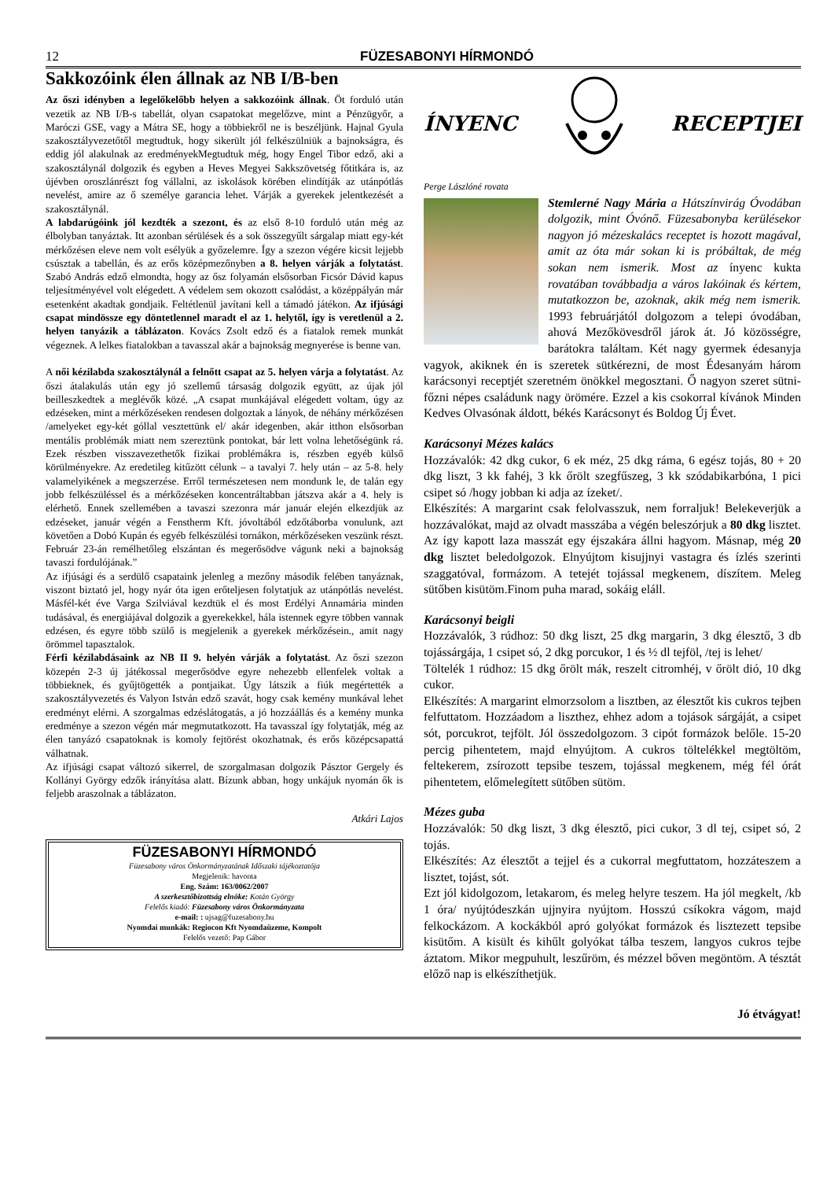12 FÜZESABONYI HÍRMONDÓ
Sakkozóink élen állnak az NB I/B-ben
Az őszi idényben a legelőkelőbb helyen a sakkozóink állnak. Öt forduló után vezetik az NB I/B-s tabellát, olyan csapatokat megelőzve, mint a Pénzügyőr, a Maróczi GSE, vagy a Mátra SE, hogy a többiekről ne is beszéljünk. Hajnal Gyula szakosztályvezetőtől megtudtuk, hogy sikerült jól felkészülniük a bajnokságra, és eddig jól alakulnak az eredményekMegtudtuk még, hogy Engel Tibor edző, aki a szakosztálynál dolgozik és egyben a Heves Megyei Sakkszövetség főtitkára is, az újévben oroszlánrészt fog vállalni, az iskolások körében elindítják az utánpótlás nevelést, amire az ő személye garancia lehet. Várják a gyerekek jelentkezését a szakosztálynál.
A labdarúgóink jól kezdték a szezont, és az első 8-10 forduló után még az élbolyban tanyáztak. Itt azonban sérülések és a sok összegyűlt sárgalap miatt egy-két mérkőzésen eleve nem volt esélyük a győzelemre. Így a szezon végére kicsit lejjebb csúsztak a tabellán, és az erős középmezőnyben a 8. helyen várják a folytatást. Szabó András edző elmondta, hogy az ősz folyamán elsősorban Ficsór Dávid kapus teljesítményével volt elégedett. A védelem sem okozott csalódást, a középpályán már esetenként akadtak gondjaik. Feltétlenül javítani kell a támadó játékon. Az ifjúsági csapat mindössze egy döntetlennel maradt el az 1. helytől, így is veretlenül a 2. helyen tanyázik a táblázaton. Kovács Zsolt edző és a fiatalok remek munkát végeznek. A lelkes fiatalokban a tavasszal akár a bajnokság megnyerése is benne van.
A női kézilabda szakosztálynál a felnőtt csapat az 5. helyen várja a folytatást. Az őszi átalakulás után egy jó szellemű társaság dolgozik együtt, az újak jól beilleszkedtek a meglévők közé. „A csapat munkájával elégedett voltam, úgy az edzéseken, mint a mérkőzéseken rendesen dolgoztak a lányok, de néhány mérkőzésen /amelyeket egy-két góllal vesztettünk el/ akár idegenben, akár itthon elsősorban mentális problémák miatt nem szereztünk pontokat, bár lett volna lehetőségünk rá. Ezek részben visszavezethetők fizikai problémákra is, részben egyéb külső körülményekre. Az eredetileg kitűzött célunk – a tavalyi 7. hely után – az 5-8. hely valamelyikének a megszerzése. Erről természetesen nem mondunk le, de talán egy jobb felkészüléssel és a mérkőzéseken koncentráltabban játszva akár a 4. hely is elérhető. Ennek szellemében a tavaszi szezonra már január elején elkezdjük az edzéseket, január végén a Fenstherm Kft. jóvoltából edzőtáborba vonulunk, azt követően a Dobó Kupán és egyéb felkészülési tornákon, mérkőzéseken veszünk részt. Február 23-án remélhetőleg elszántan és megerősödve vágunk neki a bajnokság tavaszi fordulójának.”
Az ifjúsági és a serdülő csapataink jelenleg a mezőny második felében tanyáznak, viszont biztató jel, hogy nyár óta igen erőteljesen folytatjuk az utánpótlás nevelést. Másfél-két éve Varga Szilviával kezdtük el és most Erdélyi Annamária minden tudásával, és energiájával dolgozik a gyerekekkel, hála istennek egyre többen vannak edzésen, és egyre több szülő is megjelenik a gyerekek mérkőzésein., amit nagy örömmel tapasztalok.
Férfi kézilabdásaink az NB II 9. helyén várják a folytatást. Az őszi szezon közepén 2-3 új játékossal megerősödve egyre nehezebb ellenfelek voltak a többieknek, és gyűjtögették a pontjaikat. Úgy látszik a fiúk megértették a szakosztályvezetés és Valyon István edző szavát, hogy csak kemény munkával lehet eredményt elérni. A szorgalmas edzéslátogatás, a jó hozzáállás és a kemény munka eredménye a szezon végén már megmutatkozott. Ha tavasszal így folytatják, még az élen tanyázó csapatoknak is komoly fejtörést okozhatnak, és erős középcsapattá válhatnak.
Az ifjúsági csapat változó sikerrel, de szorgalmasan dolgozik Pásztor Gergely és Kollányi György edzők irányítása alatt. Bízunk abban, hogy unkájuk nyomán ők is feljebb araszolnak a táblázaton.
Atkári Lajos
FÜZESABONYI HÍRMONDÓ
Füzesabony város Önkormányzatának Időszaki tájékoztatója
Megjelenik: havonta
Eng. Szám: 163/0062/2007
A szerkesztőbizottság elnöke: Kotán György
Felelős kiadó: Füzesabony város Önkormányzata
e-mail: : ujsag@fuzesabony.hu
Nyomdai munkák: Regiocon Kft Nyomdaüzeme, Kompolt
Felelős vezető: Pap Gábor
ÍNYENC RECEPTJEI
Perge Lászlóné rovata
Stemlerné Nagy Mária a Hátszínvirág Óvodában dolgozik, mint Óvónő. Füzesabonyba kerülésekor nagyon jó mézeskalács receptet is hozott magával, amit az óta már sokan ki is próbáltak, de még sokan nem ismerik. Most az ínyenc kukta rovatában továbbadja a város lakóinak és kértem, mutatkozzon be, azoknak, akik még nem ismerik. 1993 februárjától dolgozom a telepi óvodában, ahová Mezőkövesdről járok át. Jó közösségre, barátokra találtam. Két nagy gyermek édesanyja vagyok, akiknek én is szeretek sütkérezni, de most Édesanyám három karácsonyi receptjét szeretném önökkel megosztani. Ő nagyon szeret sütni-főzni népes családunk nagy örömére. Ezzel a kis csokorral kívánok Minden Kedves Olvasónak áldott, békés Karácsonyt és Boldog Új Évet.
Karácsonyi Mézes kalács
Hozzávalók: 42 dkg cukor, 6 ek méz, 25 dkg ráma, 6 egész tojás, 80 + 20 dkg liszt, 3 kk fahéj, 3 kk őrölt szegfűszeg, 3 kk szódabikarbóna, 1 pici csipet só /hogy jobban ki adja az ízeket/.
Elkészítés: A margarint csak felolvasszuk, nem forraljuk! Belekeverjük a hozzávalókat, majd az olvadt masszába a végén beleszórjuk a 80 dkg lisztet. Az így kapott laza masszát egy éjszakára állni hagyom. Másnap, még 20 dkg lisztet beledolgozok. Elnyújtom kisujjnyi vastagra és ízlés szerinti szaggatóval, formázom. A tetejét tojással megkenem, díszítem. Meleg sütőben kisütöm.Finom puha marad, sokáig eláll.
Karácsonyi beigli
Hozzávalók, 3 rúdhoz: 50 dkg liszt, 25 dkg margarin, 3 dkg élesztő, 3 db tojássárgája, 1 csipet só, 2 dkg porcukor, 1 és ½ dl tejföl, /tej is lehet/
Töltelék 1 rúdhoz: 15 dkg őrölt mák, reszelt citromhéj, v őrölt dió, 10 dkg cukor.
Elkészítés: A margarint elmorzsolom a lisztben, az élesztőt kis cukros tejben felfuttatom. Hozzáadom a liszthez, ehhez adom a tojások sárgáját, a csipet sót, porcukrot, tejfölt. Jól összedolgozom. 3 cipót formázok belőle. 15-20 percig pihentetem, majd elnyújtom. A cukros töltelékkel megtöltöm, feltekerem, zsírozott tepsibe teszem, tojással megkenem, még fél órát pihentetem, előmelegített sütőben sütöm.
Mézes guba
Hozzávalók: 50 dkg liszt, 3 dkg élesztő, pici cukor, 3 dl tej, csipet só, 2 tojás.
Elkészítés: Az élesztőt a tejjel és a cukorral megfuttatom, hozzáteszem a lisztet, tojást, sót.
Ezt jól kidolgozom, letakarom, és meleg helyre teszem. Ha jól megkelt, /kb 1 óra/ nyújtódeszkán ujjnyira nyújtom. Hosszú csíkokra vágom, majd felkockázom. A kockákból apró golyókat formázok és lisztezett tepsibe kisütőm. A kisült és kihűlt golyókat tálba teszem, langyos cukros tejbe áztatom. Mikor megpuhult, leszűröm, és mézzel bőven megöntöm. A tésztát előző nap is elkészíthetjük.
Jó étvágyat!